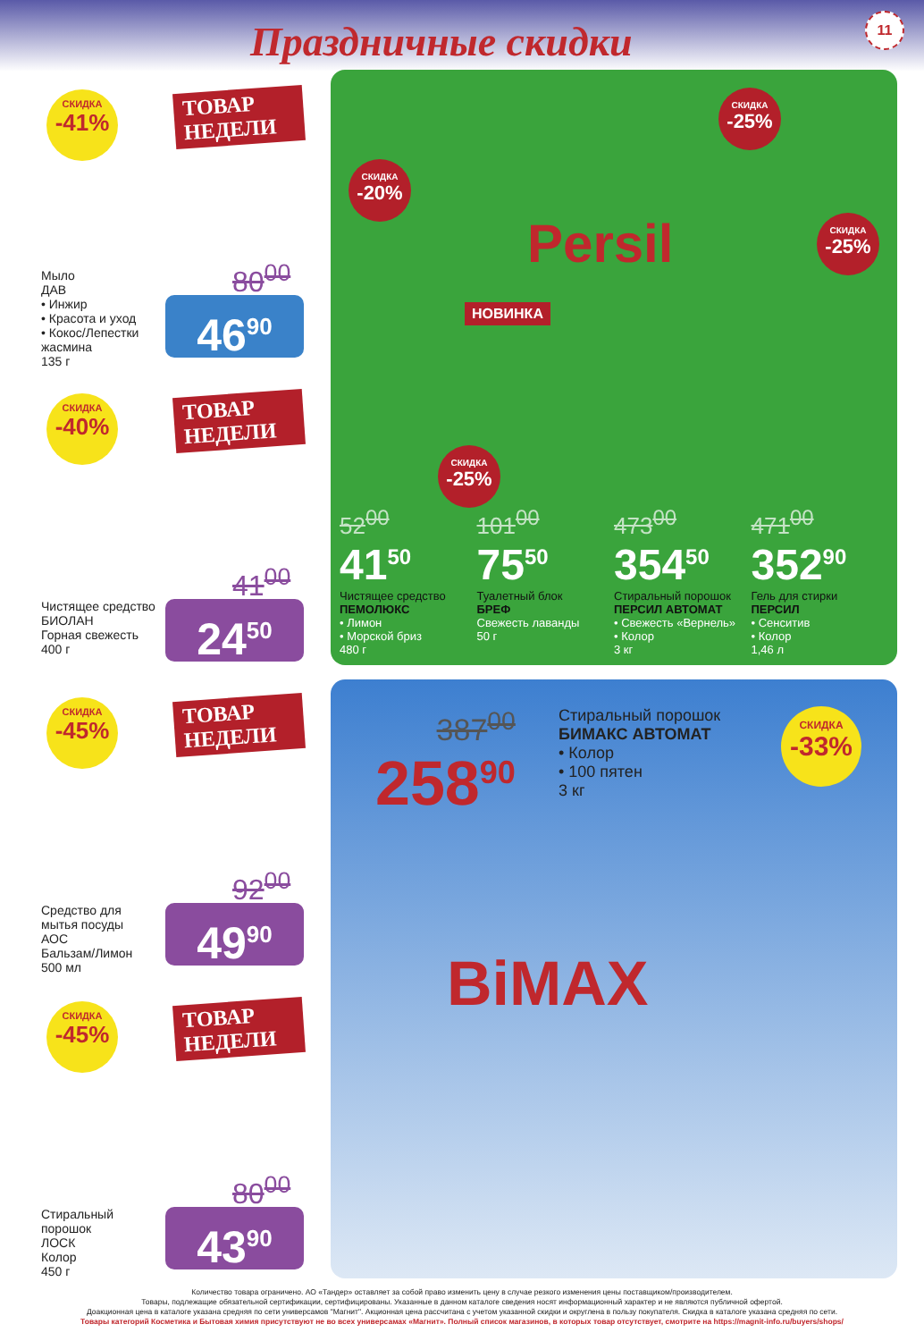Праздничные скидки 11
СКИДКА
-41%
ТОВАР НЕДЕЛИ
80<sup>00</sup>
Мыло
ДАВ
• Инжир
• Красота и уход
• Кокос/Лепестки жасмина
135 г
46<sup>90</sup>
СКИДКА
-40%
ТОВАР НЕДЕЛИ
41<sup>00</sup>
Чистящее средство
БИОЛАН
Горная свежесть
400 г
24<sup>50</sup>
СКИДКА
-45%
ТОВАР НЕДЕЛИ
92<sup>00</sup>
Средство для мытья посуды
АОС
Бальзам/Лимон
500 мл
49<sup>90</sup>
СКИДКА
-45%
ТОВАР НЕДЕЛИ
80<sup>00</sup>
Стиральный порошок
ЛОСК
Колор
450 г
43<sup>90</sup>
СКИДКА
-20%
НОВИНКА
СКИДКА
-25%
СКИДКА
-25%
СКИДКА
-25%
Persil
52<sup>00</sup>
41<sup>50</sup>
Чистящее средство
ПЕМОЛЮКС
• Лимон
• Морской бриз
480 г
101<sup>00</sup>
75<sup>50</sup>
Туалетный блок
БРЕФ
Свежесть лаванды
50 г
473<sup>00</sup>
354<sup>50</sup>
Стиральный порошок
ПЕРСИЛ АВТОМАТ
• Свежесть «Вернель»
• Колор
3 кг
471<sup>00</sup>
352<sup>90</sup>
Гель для стирки
ПЕРСИЛ
• Сенситив
• Колор
1,46 л
387<sup>00</sup>
258<sup>90</sup>
Стиральный порошок
БИМАКС АВТОМАТ
• Колор
• 100 пятен
3 кг
СКИДКА
-33%
BiMAX
Количество товара ограничено. АО «Тандер» оставляет за собой право изменить цену в случае резкого изменения цены поставщиком/производителем.
Товары, подлежащие обязательной сертификации, сертифицированы. Указанные в данном каталоге сведения носят информационный характер и не являются публичной офертой.
Доакционная цена в каталоге указана средняя по сети универсамов "Магнит". Акционная цена рассчитана с учетом указанной скидки и округлена в пользу покупателя. Скидка в каталоге указана средняя по сети.
Товары категорий Косметика и Бытовая химия присутствуют не во всех универсамах «Магнит». Полный список магазинов, в которых товар отсутствует, смотрите на https://magnit-info.ru/buyers/shops/